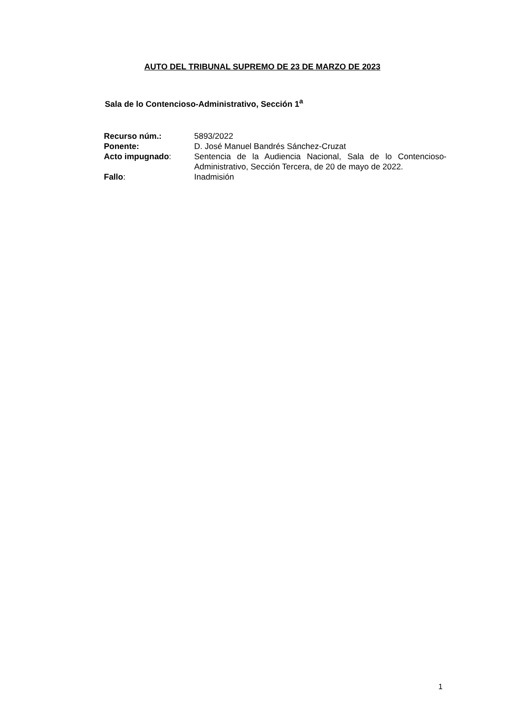AUTO DEL TRIBUNAL SUPREMO DE 23 DE MARZO DE 2023
Sala de lo Contencioso-Administrativo, Sección 1<sup>a</sup>
| Recurso núm.: | 5893/2022 |
| Ponente: | D. José Manuel Bandrés Sánchez-Cruzat |
| Acto impugnado : | Sentencia de la Audiencia Nacional, Sala de lo Contencioso-Administrativo, Sección Tercera, de 20 de mayo de 2022. |
| Fallo : | Inadmisión |
1